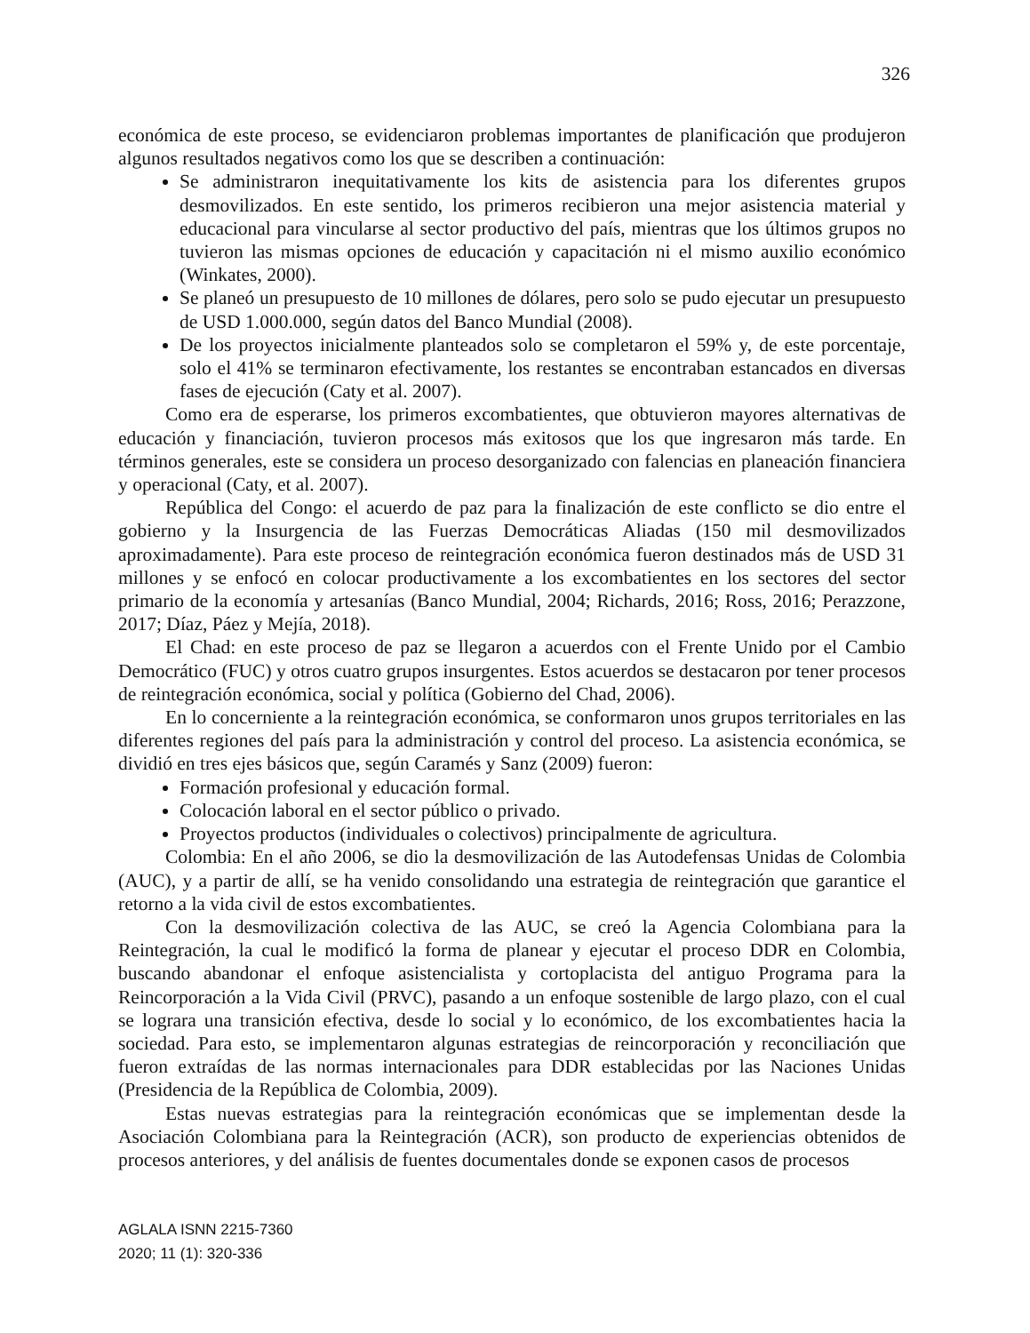326
económica de este proceso, se evidenciaron problemas importantes de planificación que produjeron algunos resultados negativos como los que se describen a continuación:
Se administraron inequitativamente los kits de asistencia para los diferentes grupos desmovilizados. En este sentido, los primeros recibieron una mejor asistencia material y educacional para vincularse al sector productivo del país, mientras que los últimos grupos no tuvieron las mismas opciones de educación y capacitación ni el mismo auxilio económico (Winkates, 2000).
Se planeó un presupuesto de 10 millones de dólares, pero solo se pudo ejecutar un presupuesto de USD 1.000.000, según datos del Banco Mundial (2008).
De los proyectos inicialmente planteados solo se completaron el 59% y, de este porcentaje, solo el 41% se terminaron efectivamente, los restantes se encontraban estancados en diversas fases de ejecución (Caty et al. 2007).
Como era de esperarse, los primeros excombatientes, que obtuvieron mayores alternativas de educación y financiación, tuvieron procesos más exitosos que los que ingresaron más tarde. En términos generales, este se considera un proceso desorganizado con falencias en planeación financiera y operacional (Caty, et al. 2007).
República del Congo: el acuerdo de paz para la finalización de este conflicto se dio entre el gobierno y la Insurgencia de las Fuerzas Democráticas Aliadas (150 mil desmovilizados aproximadamente). Para este proceso de reintegración económica fueron destinados más de USD 31 millones y se enfocó en colocar productivamente a los excombatientes en los sectores del sector primario de la economía y artesanías (Banco Mundial, 2004; Richards, 2016; Ross, 2016; Perazzone, 2017; Díaz, Páez y Mejía, 2018).
El Chad: en este proceso de paz se llegaron a acuerdos con el Frente Unido por el Cambio Democrático (FUC) y otros cuatro grupos insurgentes. Estos acuerdos se destacaron por tener procesos de reintegración económica, social y política (Gobierno del Chad, 2006).
En lo concerniente a la reintegración económica, se conformaron unos grupos territoriales en las diferentes regiones del país para la administración y control del proceso. La asistencia económica, se dividió en tres ejes básicos que, según Caramés y Sanz (2009) fueron:
Formación profesional y educación formal.
Colocación laboral en el sector público o privado.
Proyectos productos (individuales o colectivos) principalmente de agricultura.
Colombia: En el año 2006, se dio la desmovilización de las Autodefensas Unidas de Colombia (AUC), y a partir de allí, se ha venido consolidando una estrategia de reintegración que garantice el retorno a la vida civil de estos excombatientes.
Con la desmovilización colectiva de las AUC, se creó la Agencia Colombiana para la Reintegración, la cual le modificó la forma de planear y ejecutar el proceso DDR en Colombia, buscando abandonar el enfoque asistencialista y cortoplacista del antiguo Programa para la Reincorporación a la Vida Civil (PRVC), pasando a un enfoque sostenible de largo plazo, con el cual se lograra una transición efectiva, desde lo social y lo económico, de los excombatientes hacia la sociedad. Para esto, se implementaron algunas estrategias de reincorporación y reconciliación que fueron extraídas de las normas internacionales para DDR establecidas por las Naciones Unidas (Presidencia de la República de Colombia, 2009).
Estas nuevas estrategias para la reintegración económicas que se implementan desde la Asociación Colombiana para la Reintegración (ACR), son producto de experiencias obtenidos de procesos anteriores, y del análisis de fuentes documentales donde se exponen casos de procesos
AGLALA ISNN 2215-7360
2020; 11 (1): 320-336